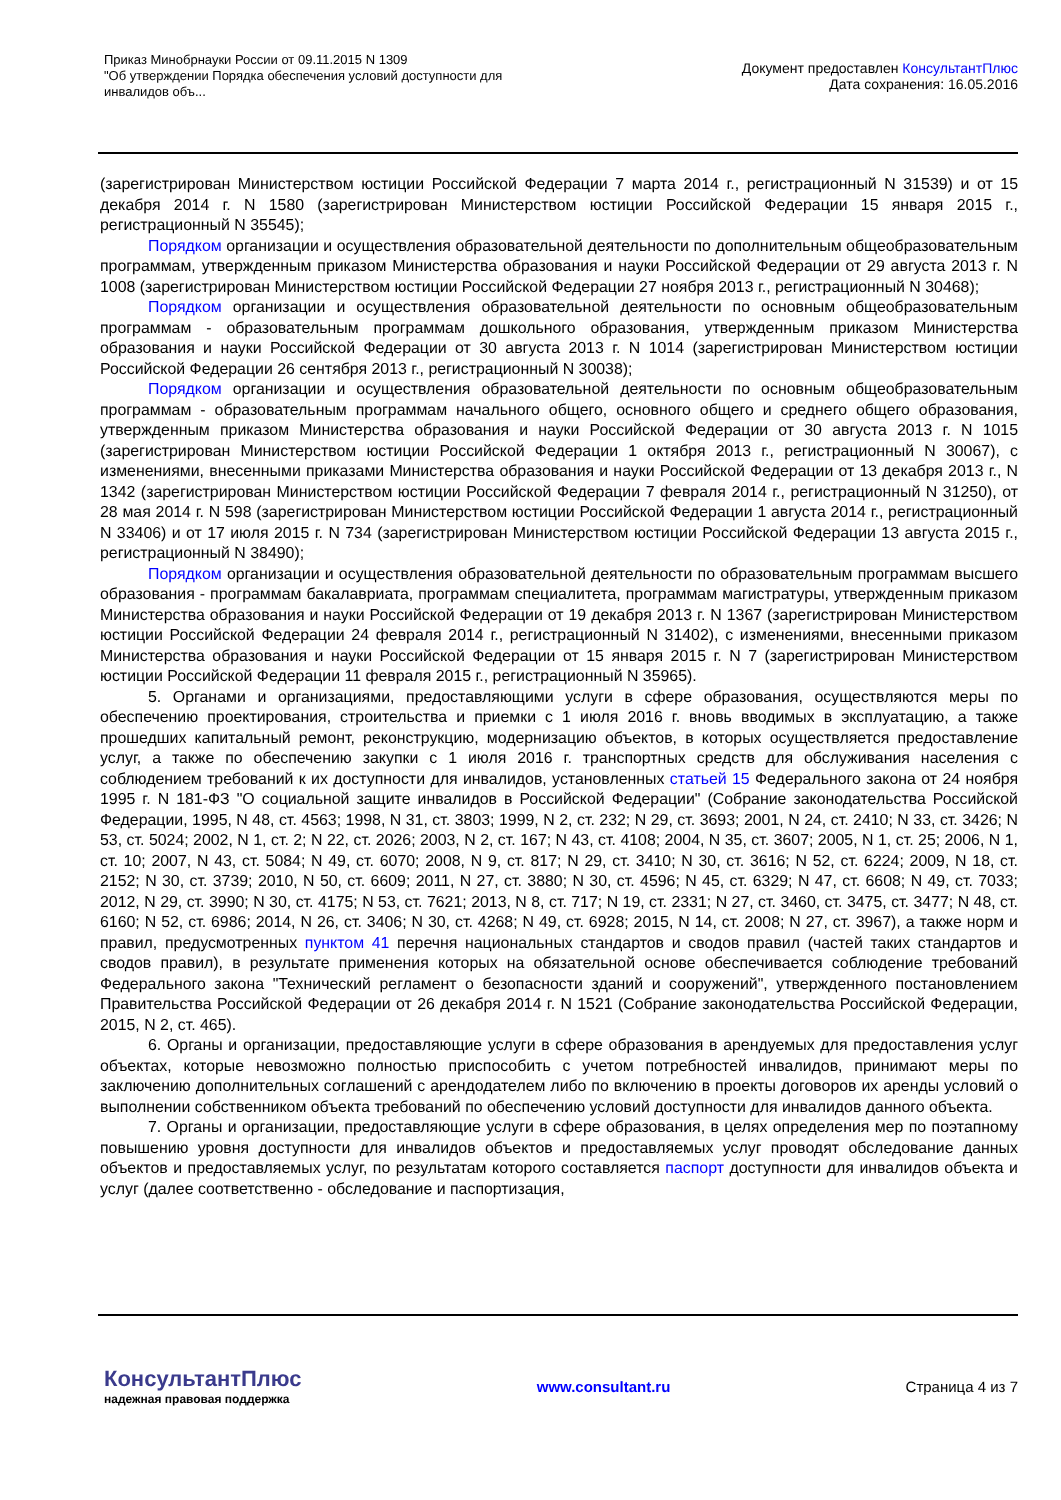Приказ Минобрнауки России от 09.11.2015 N 1309
"Об утверждении Порядка обеспечения условий доступности для
инвалидов объ...
Документ предоставлен КонсультантПлюс
Дата сохранения: 16.05.2016
(зарегистрирован Министерством юстиции Российской Федерации 7 марта 2014 г., регистрационный N 31539) и от 15 декабря 2014 г. N 1580 (зарегистрирован Министерством юстиции Российской Федерации 15 января 2015 г., регистрационный N 35545);
Порядком организации и осуществления образовательной деятельности по дополнительным общеобразовательным программам, утвержденным приказом Министерства образования и науки Российской Федерации от 29 августа 2013 г. N 1008 (зарегистрирован Министерством юстиции Российской Федерации 27 ноября 2013 г., регистрационный N 30468);
Порядком организации и осуществления образовательной деятельности по основным общеобразовательным программам - образовательным программам дошкольного образования, утвержденным приказом Министерства образования и науки Российской Федерации от 30 августа 2013 г. N 1014 (зарегистрирован Министерством юстиции Российской Федерации 26 сентября 2013 г., регистрационный N 30038);
Порядком организации и осуществления образовательной деятельности по основным общеобразовательным программам - образовательным программам начального общего, основного общего и среднего общего образования, утвержденным приказом Министерства образования и науки Российской Федерации от 30 августа 2013 г. N 1015 (зарегистрирован Министерством юстиции Российской Федерации 1 октября 2013 г., регистрационный N 30067), с изменениями, внесенными приказами Министерства образования и науки Российской Федерации от 13 декабря 2013 г., N 1342 (зарегистрирован Министерством юстиции Российской Федерации 7 февраля 2014 г., регистрационный N 31250), от 28 мая 2014 г. N 598 (зарегистрирован Министерством юстиции Российской Федерации 1 августа 2014 г., регистрационный N 33406) и от 17 июля 2015 г. N 734 (зарегистрирован Министерством юстиции Российской Федерации 13 августа 2015 г., регистрационный N 38490);
Порядком организации и осуществления образовательной деятельности по образовательным программам высшего образования - программам бакалавриата, программам специалитета, программам магистратуры, утвержденным приказом Министерства образования и науки Российской Федерации от 19 декабря 2013 г. N 1367 (зарегистрирован Министерством юстиции Российской Федерации 24 февраля 2014 г., регистрационный N 31402), с изменениями, внесенными приказом Министерства образования и науки Российской Федерации от 15 января 2015 г. N 7 (зарегистрирован Министерством юстиции Российской Федерации 11 февраля 2015 г., регистрационный N 35965).
5. Органами и организациями, предоставляющими услуги в сфере образования, осуществляются меры по обеспечению проектирования, строительства и приемки с 1 июля 2016 г. вновь вводимых в эксплуатацию, а также прошедших капитальный ремонт, реконструкцию, модернизацию объектов, в которых осуществляется предоставление услуг, а также по обеспечению закупки с 1 июля 2016 г. транспортных средств для обслуживания населения с соблюдением требований к их доступности для инвалидов, установленных статьей 15 Федерального закона от 24 ноября 1995 г. N 181-ФЗ "О социальной защите инвалидов в Российской Федерации" (Собрание законодательства Российской Федерации, 1995, N 48, ст. 4563; 1998, N 31, ст. 3803; 1999, N 2, ст. 232; N 29, ст. 3693; 2001, N 24, ст. 2410; N 33, ст. 3426; N 53, ст. 5024; 2002, N 1, ст. 2; N 22, ст. 2026; 2003, N 2, ст. 167; N 43, ст. 4108; 2004, N 35, ст. 3607; 2005, N 1, ст. 25; 2006, N 1, ст. 10; 2007, N 43, ст. 5084; N 49, ст. 6070; 2008, N 9, ст. 817; N 29, ст. 3410; N 30, ст. 3616; N 52, ст. 6224; 2009, N 18, ст. 2152; N 30, ст. 3739; 2010, N 50, ст. 6609; 2011, N 27, ст. 3880; N 30, ст. 4596; N 45, ст. 6329; N 47, ст. 6608; N 49, ст. 7033; 2012, N 29, ст. 3990; N 30, ст. 4175; N 53, ст. 7621; 2013, N 8, ст. 717; N 19, ст. 2331; N 27, ст. 3460, ст. 3475, ст. 3477; N 48, ст. 6160; N 52, ст. 6986; 2014, N 26, ст. 3406; N 30, ст. 4268; N 49, ст. 6928; 2015, N 14, ст. 2008; N 27, ст. 3967), а также норм и правил, предусмотренных пунктом 41 перечня национальных стандартов и сводов правил (частей таких стандартов и сводов правил), в результате применения которых на обязательной основе обеспечивается соблюдение требований Федерального закона "Технический регламент о безопасности зданий и сооружений", утвержденного постановлением Правительства Российской Федерации от 26 декабря 2014 г. N 1521 (Собрание законодательства Российской Федерации, 2015, N 2, ст. 465).
6. Органы и организации, предоставляющие услуги в сфере образования в арендуемых для предоставления услуг объектах, которые невозможно полностью приспособить с учетом потребностей инвалидов, принимают меры по заключению дополнительных соглашений с арендодателем либо по включению в проекты договоров их аренды условий о выполнении собственником объекта требований по обеспечению условий доступности для инвалидов данного объекта.
7. Органы и организации, предоставляющие услуги в сфере образования, в целях определения мер по поэтапному повышению уровня доступности для инвалидов объектов и предоставляемых услуг проводят обследование данных объектов и предоставляемых услуг, по результатам которого составляется паспорт доступности для инвалидов объекта и услуг (далее соответственно - обследование и паспортизация,
КонсультантПлюс
надежная правовая поддержка
www.consultant.ru Страница 4 из 7